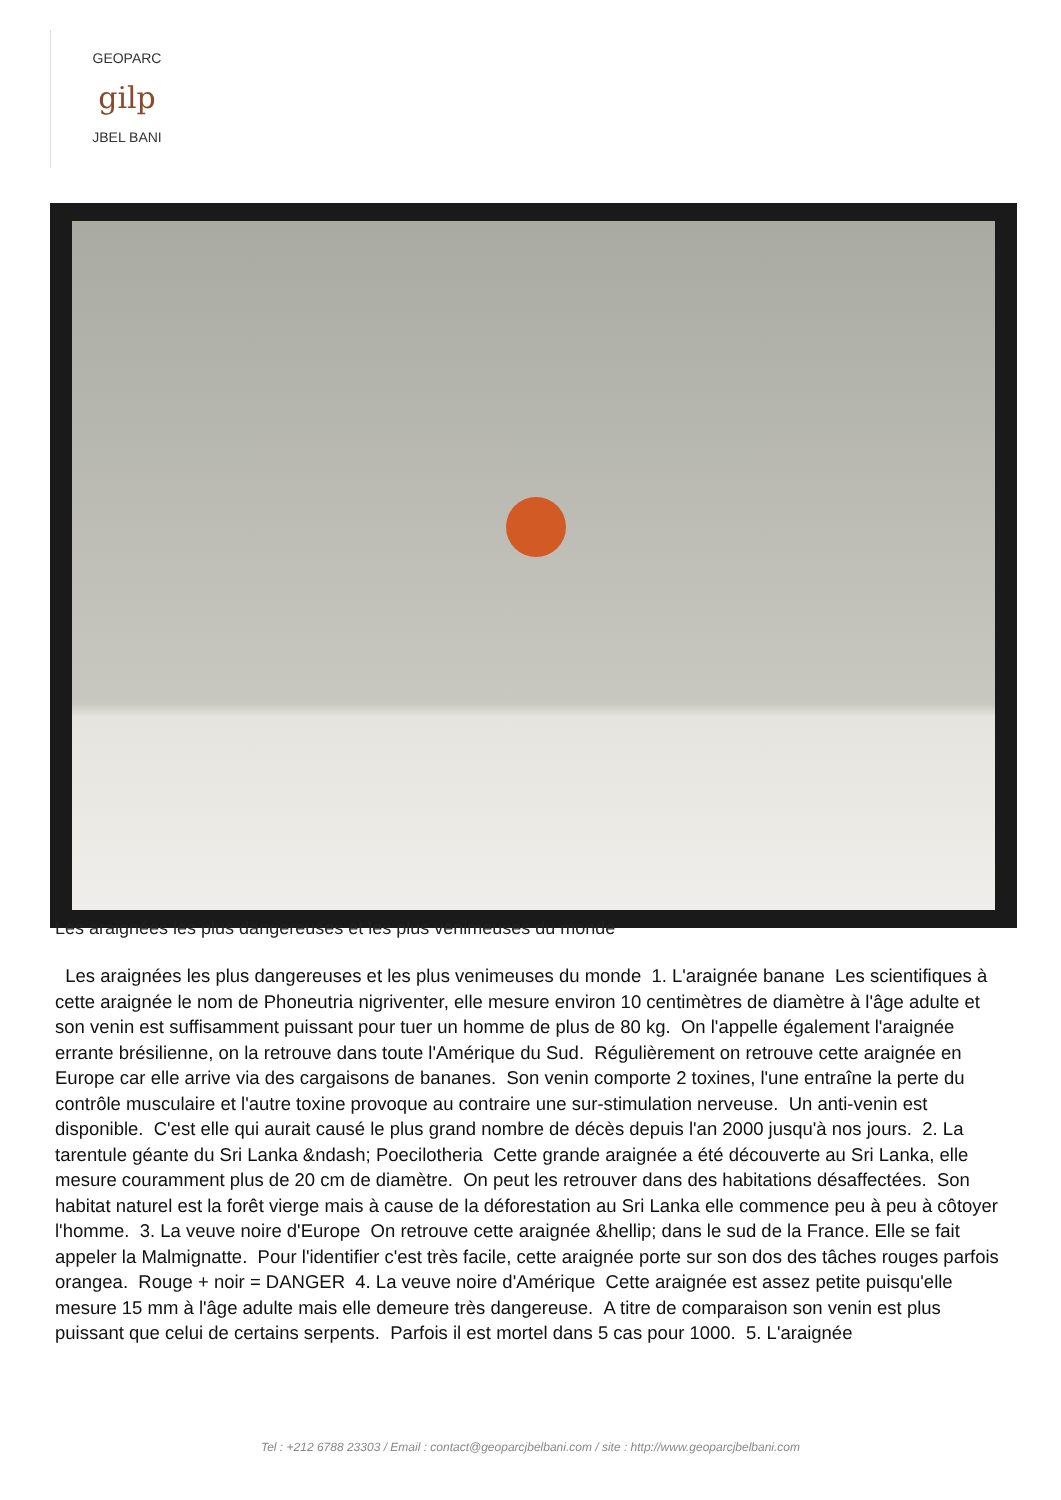GEOPARC
gilp
JBEL BANI
Les araignées les plus dangereuses et les plus venimeuses du monde
Les araignées les plus dangereuses et les plus venimeuses du monde 1. L'araignée banane Les scientifiques à cette araignée le nom de Phoneutria nigriventer, elle mesure environ 10 centimètres de diamètre à l'âge adulte et son venin est suffisamment puissant pour tuer un homme de plus de 80 kg. On l'appelle également l'araignée errante brésilienne, on la retrouve dans toute l'Amérique du Sud. Régulièrement on retrouve cette araignée en Europe car elle arrive via des cargaisons de bananes. Son venin comporte 2 toxines, l'une entraîne la perte du contrôle musculaire et l'autre toxine provoque au contraire une sur-stimulation nerveuse. Un anti-venin est disponible. C'est elle qui aurait causé le plus grand nombre de décès depuis l'an 2000 jusqu'à nos jours. 2. La tarentule géante du Sri Lanka &ndash; Poecilotheria Cette grande araignée a été découverte au Sri Lanka, elle mesure couramment plus de 20 cm de diamètre. On peut les retrouver dans des habitations désaffectées. Son habitat naturel est la forêt vierge mais à cause de la déforestation au Sri Lanka elle commence peu à peu à côtoyer l'homme. 3. La veuve noire d'Europe On retrouve cette araignée &hellip; dans le sud de la France. Elle se fait appeler la Malmignatte. Pour l'identifier c'est très facile, cette araignée porte sur son dos des tâches rouges parfois orangea. Rouge + noir = DANGER 4. La veuve noire d'Amérique Cette araignée est assez petite puisqu'elle mesure 15 mm à l'âge adulte mais elle demeure très dangereuse. A titre de comparaison son venin est plus puissant que celui de certains serpents. Parfois il est mortel dans 5 cas pour 1000. 5. L'araignée
Tel : +212 6788 23303 / Email : contact@geoparcjbelbani.com / site : http://www.geoparcjbelbani.com